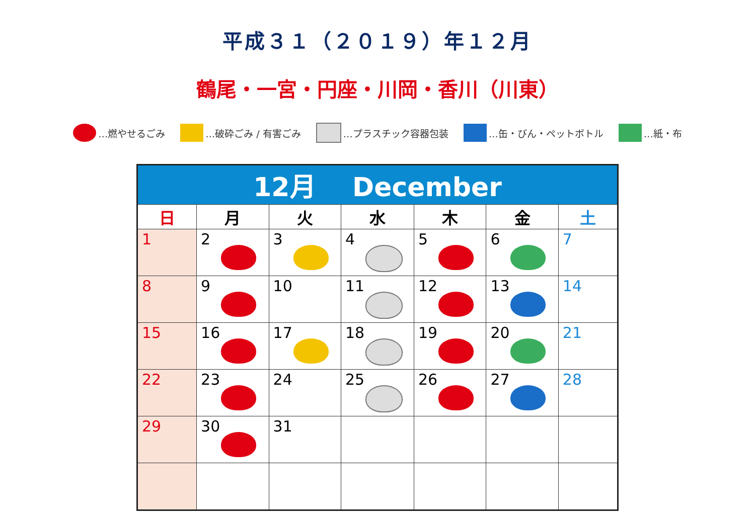平成３１（２０１９）年１２月
鶴尾・一宮・円座・川岡・香川（川東）
…燃やせるごみ …破砕ごみ / 有害ごみ …プラスチック容器包装 …缶・びん・ペットボトル …紙・布
| 12月 December | | | | | | |
| --- | --- | --- | --- | --- | --- | --- |
| 日 | 月 | 火 | 水 | 木 | 金 | 土 |
| 1 | 2 | 3 | 4 | 5 | 6 | 7 |
| 8 | 9 | 10 | 11 | 12 | 13 | 14 |
| 15 | 16 | 17 | 18 | 19 | 20 | 21 |
| 22 | 23 | 24 | 25 | 26 | 27 | 28 |
| 29 | 30 | 31 | | | | |